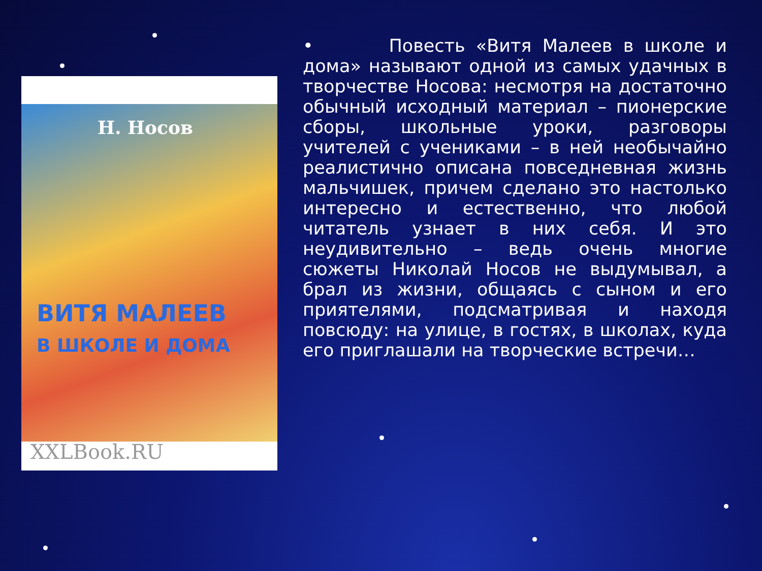Н. Носов
ВИТЯ МАЛЕЕВ
В ШКОЛЕ И ДОМА
XXLBook.RU
• Повесть «Витя Малеев в школе и дома» называют одной из самых удачных в творчестве Носова: несмотря на достаточно обычный исходный материал – пионерские сборы, школьные уроки, разговоры учителей с учениками – в ней необычайно реалистично описана повседневная жизнь мальчишек, причем сделано это настолько интересно и естественно, что любой читатель узнает в них себя. И это неудивительно – ведь очень многие сюжеты Николай Носов не выдумывал, а брал из жизни, общаясь с сыном и его приятелями, подсматривая и находя повсюду: на улице, в гостях, в школах, куда его приглашали на творческие встречи…